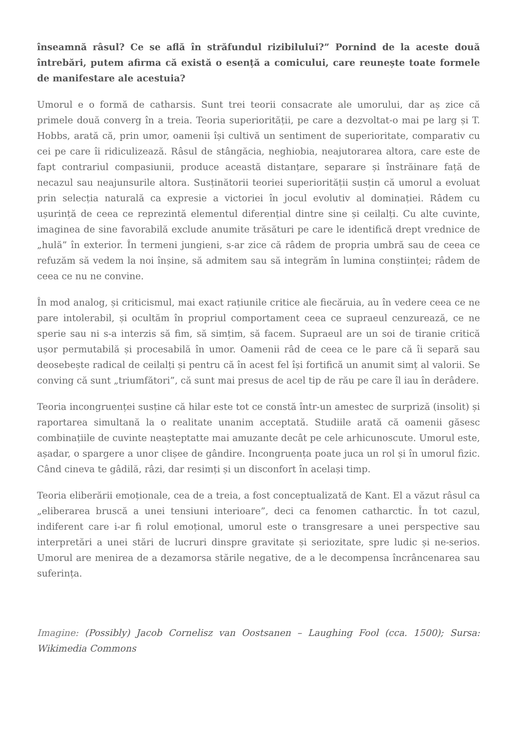înseamnă râsul? Ce se află în străfundul rizibilului?” Pornind de la aceste două întrebări, putem afirma că există o esență a comicului, care reunește toate formele de manifestare ale acestuia?
Umorul e o formă de catharsis. Sunt trei teorii consacrate ale umorului, dar aș zice că primele două converg în a treia. Teoria superiorității, pe care a dezvoltat-o mai pe larg și T. Hobbs, arată că, prin umor, oamenii își cultivă un sentiment de superioritate, comparativ cu cei pe care îi ridiculizează. Râsul de stângăcia, neghiobia, neajutorarea altora, care este de fapt contrariul compasiunii, produce această distanțare, separare și înstrăinare față de necazul sau neajunsurile altora. Susținătorii teoriei superiorității susțin că umorul a evoluat prin selecția naturală ca expresie a victoriei în jocul evolutiv al dominației. Râdem cu ușurință de ceea ce reprezintă elementul diferențial dintre sine și ceilalți. Cu alte cuvinte, imaginea de sine favorabilă exclude anumite trăsături pe care le identifică drept vrednice de „hulă” în exterior. În termeni jungieni, s-ar zice că râdem de propria umbră sau de ceea ce refuzăm să vedem la noi înșine, să admitem sau să integrăm în lumina conștiinței; râdem de ceea ce nu ne convine.
În mod analog, și criticismul, mai exact rațiunile critice ale fiecăruia, au în vedere ceea ce ne pare intolerabil, și ocultăm în propriul comportament ceea ce supraeul cenzurează, ce ne sperie sau ni s-a interzis să fim, să simțim, să facem. Supraeul are un soi de tiranie critică ușor permutabilă și procesabilă în umor. Oamenii râd de ceea ce le pare că îi separă sau deosebește radical de ceilalți și pentru că în acest fel își fortifică un anumit simț al valorii. Se conving că sunt „triumfători”, că sunt mai presus de acel tip de rău pe care îl iau în derâdere.
Teoria incongruenței susține că hilar este tot ce constă într-un amestec de surpriză (insolit) și raportarea simultană la o realitate unanim acceptată. Studiile arată că oamenii găsesc combinațiile de cuvinte neașteptatte mai amuzante decât pe cele arhicunoscute. Umorul este, așadar, o spargere a unor clișee de gândire. Incongruența poate juca un rol și în umorul fizic. Când cineva te gâdilă, râzi, dar resimți și un disconfort în același timp.
Teoria eliberării emoționale, cea de a treia, a fost conceptualizată de Kant. El a văzut râsul ca „eliberarea bruscă a unei tensiuni interioare”, deci ca fenomen catharctic. În tot cazul, indiferent care i-ar fi rolul emoțional, umorul este o transgresare a unei perspective sau interpretări a unei stări de lucruri dinspre gravitate și seriozitate, spre ludic și ne-serios. Umorul are menirea de a dezamorsa stările negative, de a le decompensa încrâncenarea sau suferința.
Imagine: (Possibly) Jacob Cornelisz van Oostsanen – Laughing Fool (cca. 1500); Sursa: Wikimedia Commons